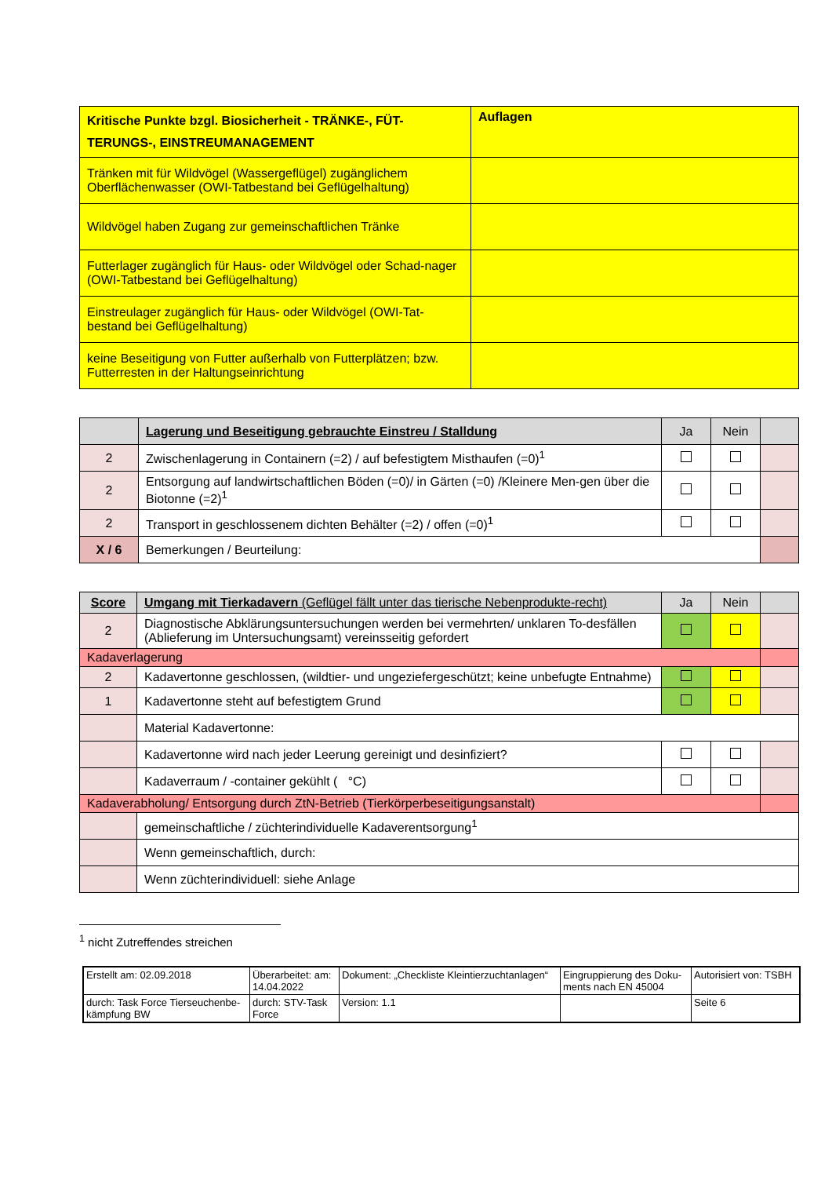| Kritische Punkte bzgl. Biosicherheit - TRÄNKE-, FÜT-TERUNGS-, EINSTREUMANAGEMENT | Auflagen |
| --- | --- |
| Tränken mit für Wildvögel (Wassergeflügel) zugänglichem Oberflächenwasser (OWI-Tatbestand bei Geflügelhaltung) | |
| Wildvögel haben Zugang zur gemeinschaftlichen Tränke | |
| Futterlager zugänglich für Haus- oder Wildvögel oder Schad-nager (OWI-Tatbestand bei Geflügelhaltung) | |
| Einstreulager zugänglich für Haus- oder Wildvögel (OWI-Tat-bestand bei Geflügelhaltung) | |
| keine Beseitigung von Futter außerhalb von Futterplätzen; bzw. Futterresten in der Haltungseinrichtung | |
| | Lagerung und Beseitigung gebrauchte Einstreu / Stalldung | Ja | Nein | |
| 2 | Zwischenlagerung in Containern (=2) / auf befestigtem Misthaufen (=0)<sup>1</sup> | | | |
| 2 | Entsorgung auf landwirtschaftlichen Böden (=0)/ in Gärten (=0) /Kleinere Men-gen über die Biotonne (=2)<sup>1</sup> | | | |
| 2 | Transport in geschlossenem dichten Behälter (=2) / offen (=0)<sup>1</sup> | | | |
| X / 6 | Bemerkungen / Beurteilung: | | | |
| Score | Umgang mit Tierkadavern (Geflügel fällt unter das tierische Nebenprodukte-recht) | Ja | Nein | |
| 2 | Diagnostische Abklärungsuntersuchungen werden bei vermehrten/ unklaren To-desfällen (Ablieferung im Untersuchungsamt) vereinsseitig gefordert | | | |
| Kadaverlagerung | | | | |
| 2 | Kadavertonne geschlossen, (wildtier- und ungeziefergeschützt; keine unbefugte Entnahme) | | | |
| 1 | Kadavertonne steht auf befestigtem Grund | | | |
| | Material Kadavertonne: | | | |
| | Kadavertonne wird nach jeder Leerung gereinigt und desinfiziert? | | | |
| | Kadaverraum / -container gekühlt ( °C) | | | |
| Kadaverabholung/ Entsorgung durch ZtN-Betrieb (Tierkörperbeseitigungsanstalt) | | | | |
| | gemeinschaftliche / züchterindividuelle Kadaverentsorgung<sup>1</sup> | | | |
| | Wenn gemeinschaftlich, durch: | | | |
| | Wenn züchterindividuell: siehe Anlage | | | |
<sup>1</sup> nicht Zutreffendes streichen
| Erstellt am: 02.09.2018 | Überarbeitet: am: 14.04.2022 | Dokument: „Checkliste Kleintierzuchtanlagen“ | Eingruppierung des Doku-ments nach EN 45004 | Autorisiert von: TSBH |
| durch: Task Force Tierseuchenbe-kämpfung BW | durch: STV-Task Force | Version: 1.1 | | Seite 6 |